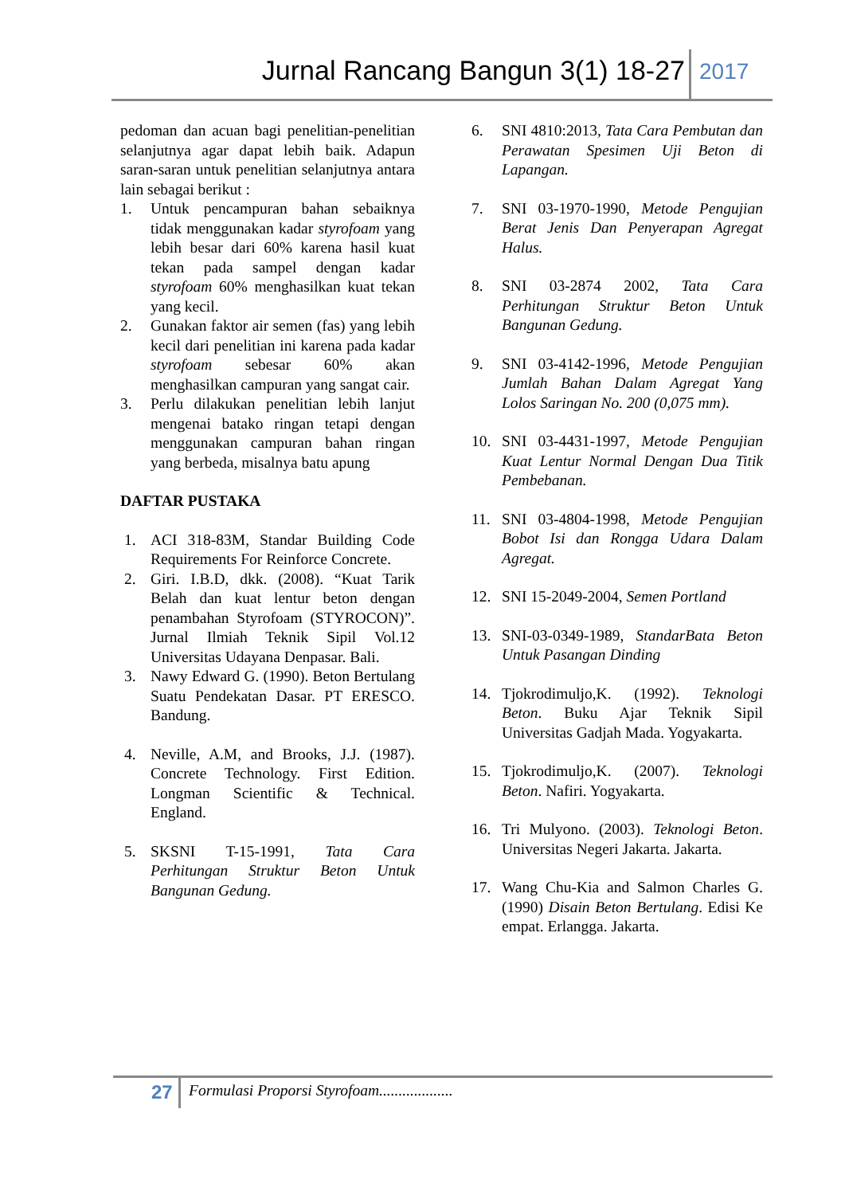Jurnal Rancang Bangun 3(1) 18-27 2017
pedoman dan acuan bagi penelitian-penelitian selanjutnya agar dapat lebih baik. Adapun saran-saran untuk penelitian selanjutnya antara lain sebagai berikut :
1. Untuk pencampuran bahan sebaiknya tidak menggunakan kadar styrofoam yang lebih besar dari 60% karena hasil kuat tekan pada sampel dengan kadar styrofoam 60% menghasilkan kuat tekan yang kecil.
2. Gunakan faktor air semen (fas) yang lebih kecil dari penelitian ini karena pada kadar styrofoam sebesar 60% akan menghasilkan campuran yang sangat cair.
3. Perlu dilakukan penelitian lebih lanjut mengenai batako ringan tetapi dengan menggunakan campuran bahan ringan yang berbeda, misalnya batu apung
DAFTAR PUSTAKA
1. ACI 318-83M, Standar Building Code Requirements For Reinforce Concrete.
2. Giri. I.B.D, dkk. (2008). “Kuat Tarik Belah dan kuat lentur beton dengan penambahan Styrofoam (STYROCON)”. Jurnal Ilmiah Teknik Sipil Vol.12 Universitas Udayana Denpasar. Bali.
3. Nawy Edward G. (1990). Beton Bertulang Suatu Pendekatan Dasar. PT ERESCO. Bandung.
4. Neville, A.M, and Brooks, J.J. (1987). Concrete Technology. First Edition. Longman Scientific & Technical. England.
5. SKSNI T-15-1991, Tata Cara Perhitungan Struktur Beton Untuk Bangunan Gedung.
6. SNI 4810:2013, Tata Cara Pembutan dan Perawatan Spesimen Uji Beton di Lapangan.
7. SNI 03-1970-1990, Metode Pengujian Berat Jenis Dan Penyerapan Agregat Halus.
8. SNI 03-2874 2002, Tata Cara Perhitungan Struktur Beton Untuk Bangunan Gedung.
9. SNI 03-4142-1996, Metode Pengujian Jumlah Bahan Dalam Agregat Yang Lolos Saringan No. 200 (0,075 mm).
10. SNI 03-4431-1997, Metode Pengujian Kuat Lentur Normal Dengan Dua Titik Pembebanan.
11. SNI 03-4804-1998, Metode Pengujian Bobot Isi dan Rongga Udara Dalam Agregat.
12. SNI 15-2049-2004, Semen Portland
13. SNI-03-0349-1989, StandarBata Beton Untuk Pasangan Dinding
14. Tjokrodimuljo,K. (1992). Teknologi Beton. Buku Ajar Teknik Sipil Universitas Gadjah Mada. Yogyakarta.
15. Tjokrodimuljo,K. (2007). Teknologi Beton. Nafiri. Yogyakarta.
16. Tri Mulyono. (2003). Teknologi Beton. Universitas Negeri Jakarta. Jakarta.
17. Wang Chu-Kia and Salmon Charles G.(1990) Disain Beton Bertulang. Edisi Ke empat. Erlangga. Jakarta.
27 Formulasi Proporsi Styrofoam...................